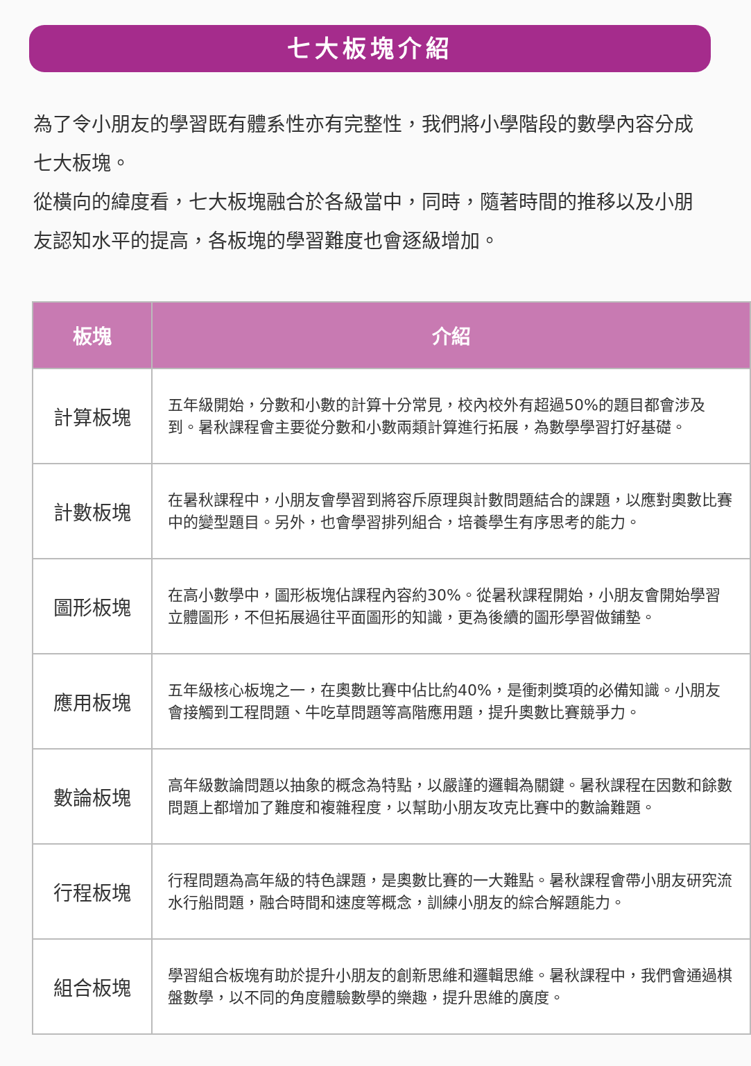七大板塊介紹
為了令小朋友的學習既有體系性亦有完整性，我們將小學階段的數學內容分成七大板塊。
從橫向的緯度看，七大板塊融合於各級當中，同時，隨著時間的推移以及小朋友認知水平的提高，各板塊的學習難度也會逐級增加。
| 板塊 | 介紹 |
| --- | --- |
| 計算板塊 | 五年級開始，分數和小數的計算十分常見，校內校外有超過50%的題目都會涉及到。暑秋課程會主要從分數和小數兩類計算進行拓展，為數學學習打好基礎。 |
| 計數板塊 | 在暑秋課程中，小朋友會學習到將容斥原理與計數問題結合的課題，以應對奧數比賽中的變型題目。另外，也會學習排列組合，培養學生有序思考的能力。 |
| 圖形板塊 | 在高小數學中，圖形板塊佔課程內容約30%。從暑秋課程開始，小朋友會開始學習立體圖形，不但拓展過往平面圖形的知識，更為後續的圖形學習做鋪墊。 |
| 應用板塊 | 五年級核心板塊之一，在奧數比賽中佔比約40%，是衝刺獎項的必備知識。小朋友會接觸到工程問題、牛吃草問題等高階應用題，提升奧數比賽競爭力。 |
| 數論板塊 | 高年級數論問題以抽象的概念為特點，以嚴謹的邏輯為關鍵。暑秋課程在因數和餘數問題上都增加了難度和複雜程度，以幫助小朋友攻克比賽中的數論難題。 |
| 行程板塊 | 行程問題為高年級的特色課題，是奧數比賽的一大難點。暑秋課程會帶小朋友研究流水行船問題，融合時間和速度等概念，訓練小朋友的綜合解題能力。 |
| 組合板塊 | 學習組合板塊有助於提升小朋友的創新思維和邏輯思維。暑秋課程中，我們會通過棋盤數學，以不同的角度體驗數學的樂趣，提升思維的廣度。 |